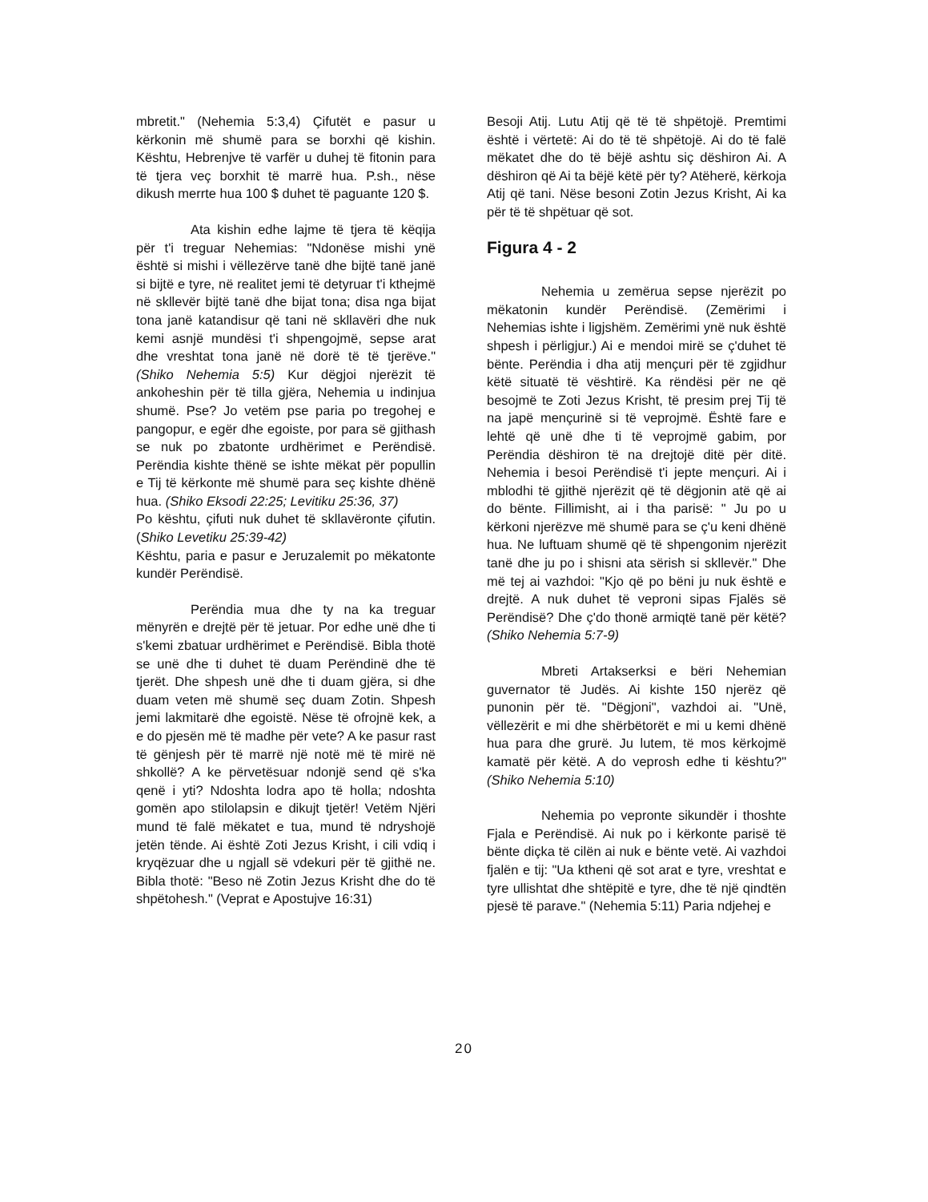mbretit." (Nehemia 5:3,4) Çifutët e pasur u kërkonin më shumë para se borxhi që kishin. Kështu, Hebrenjve të varfër u duhej të fitonin para të tjera veç borxhit të marrë hua. P.sh., nëse dikush merrte hua 100 $ duhet të paguante 120 $.
Ata kishin edhe lajme të tjera të këqija për t'i treguar Nehemias: "Ndonëse mishi ynë është si mishi i vëllezërve tanë dhe bijtë tanë janë si bijtë e tyre, në realitet jemi të detyruar t'i kthejmë në skllevër bijtë tanë dhe bijat tona; disa nga bijat tona janë katandisur që tani në skllavëri dhe nuk kemi asnjë mundësi t'i shpengojmë, sepse arat dhe vreshtat tona janë në dorë të të tjerëve." (Shiko Nehemia 5:5) Kur dëgjoi njerëzit të ankoheshin për të tilla gjëra, Nehemia u indinjua shumë. Pse? Jo vetëm pse paria po tregohej e pangopur, e egër dhe egoiste, por para së gjithash se nuk po zbatonte urdhërimet e Perëndisë. Perëndia kishte thënë se ishte mëkat për popullin e Tij të kërkonte më shumë para seç kishte dhënë hua. (Shiko Eksodi 22:25; Levitiku 25:36, 37)
Po kështu, çifuti nuk duhet të skllavëronte çifutin. (Shiko Levetiku 25:39-42)
Kështu, paria e pasur e Jeruzalemit po mëkatonte kundër Perëndisë.
Perëndia mua dhe ty na ka treguar mënyrën e drejtë për të jetuar. Por edhe unë dhe ti s'kemi zbatuar urdhërimet e Perëndisë. Bibla thotë se unë dhe ti duhet të duam Perëndinë dhe të tjerët. Dhe shpesh unë dhe ti duam gjëra, si dhe duam veten më shumë seç duam Zotin. Shpesh jemi lakmitarë dhe egoistë. Nëse të ofrojnë kek, a e do pjesën më të madhe për vete? A ke pasur rast të gënjesh për të marrë një notë më të mirë në shkollë? A ke përvetësuar ndonjë send që s'ka qenë i yti? Ndoshta lodra apo të holla; ndoshta gomën apo stilolapsin e dikujt tjetër! Vetëm Njëri mund të falë mëkatet e tua, mund të ndryshojë jetën tënde. Ai është Zoti Jezus Krisht, i cili vdiq i kryqëzuar dhe u ngjall së vdekuri për të gjithë ne. Bibla thotë: "Beso në Zotin Jezus Krisht dhe do të shpëtohesh." (Veprat e Apostujve 16:31)
Besoji Atij. Lutu Atij që të të shpëtojë. Premtimi është i vërtetë: Ai do të të shpëtojë. Ai do të falë mëkatet dhe do të bëjë ashtu siç dëshiron Ai. A dëshiron që Ai ta bëjë këtë për ty? Atëherë, kërkoja Atij që tani. Nëse besoni Zotin Jezus Krisht, Ai ka për të të shpëtuar që sot.
Figura 4 - 2
Nehemia u zemërua sepse njerëzit po mëkatonin kundër Perëndisë. (Zemërimi i Nehemias ishte i ligjshëm. Zemërimi ynë nuk është shpesh i përligjur.) Ai e mendoi mirë se ç'duhet të bënte. Perëndia i dha atij mençuri për të zgjidhur këtë situatë të vështirë. Ka rëndësi për ne që besojmë te Zoti Jezus Krisht, të presim prej Tij të na japë mençurinë si të veprojmë. Është fare e lehtë që unë dhe ti të veprojmë gabim, por Perëndia dëshiron të na drejtojë ditë për ditë. Nehemia i besoi Perëndisë t'i jepte mençuri. Ai i mblodhi të gjithë njerëzit që të dëgjonin atë që ai do bënte. Fillimisht, ai i tha parisë: " Ju po u kërkoni njerëzve më shumë para se ç'u keni dhënë hua. Ne luftuam shumë që të shpengonim njerëzit tanë dhe ju po i shisni ata sërish si skllevër." Dhe më tej ai vazhdoi: "Kjo që po bëni ju nuk është e drejtë. A nuk duhet të veproni sipas Fjalës së Perëndisë? Dhe ç'do thonë armiqtë tanë për këtë? (Shiko Nehemia 5:7-9)
Mbreti Artakserksi e bëri Nehemian guvernator të Judës. Ai kishte 150 njerëz që punonin për të. "Dëgjoni", vazhdoi ai. "Unë, vëllezërit e mi dhe shërbëtorët e mi u kemi dhënë hua para dhe grurë. Ju lutem, të mos kërkojmë kamatë për këtë. A do veprosh edhe ti kështu?" (Shiko Nehemia 5:10)
Nehemia po vepronte sikundër i thoshte Fjala e Perëndisë. Ai nuk po i kërkonte parisë të bënte diçka të cilën ai nuk e bënte vetë. Ai vazhdoi fjalën e tij: "Ua ktheni që sot arat e tyre, vreshtat e tyre ullishtat dhe shtëpitë e tyre, dhe të një qindtën pjesë të parave." (Nehemia 5:11) Paria ndjehej e
20